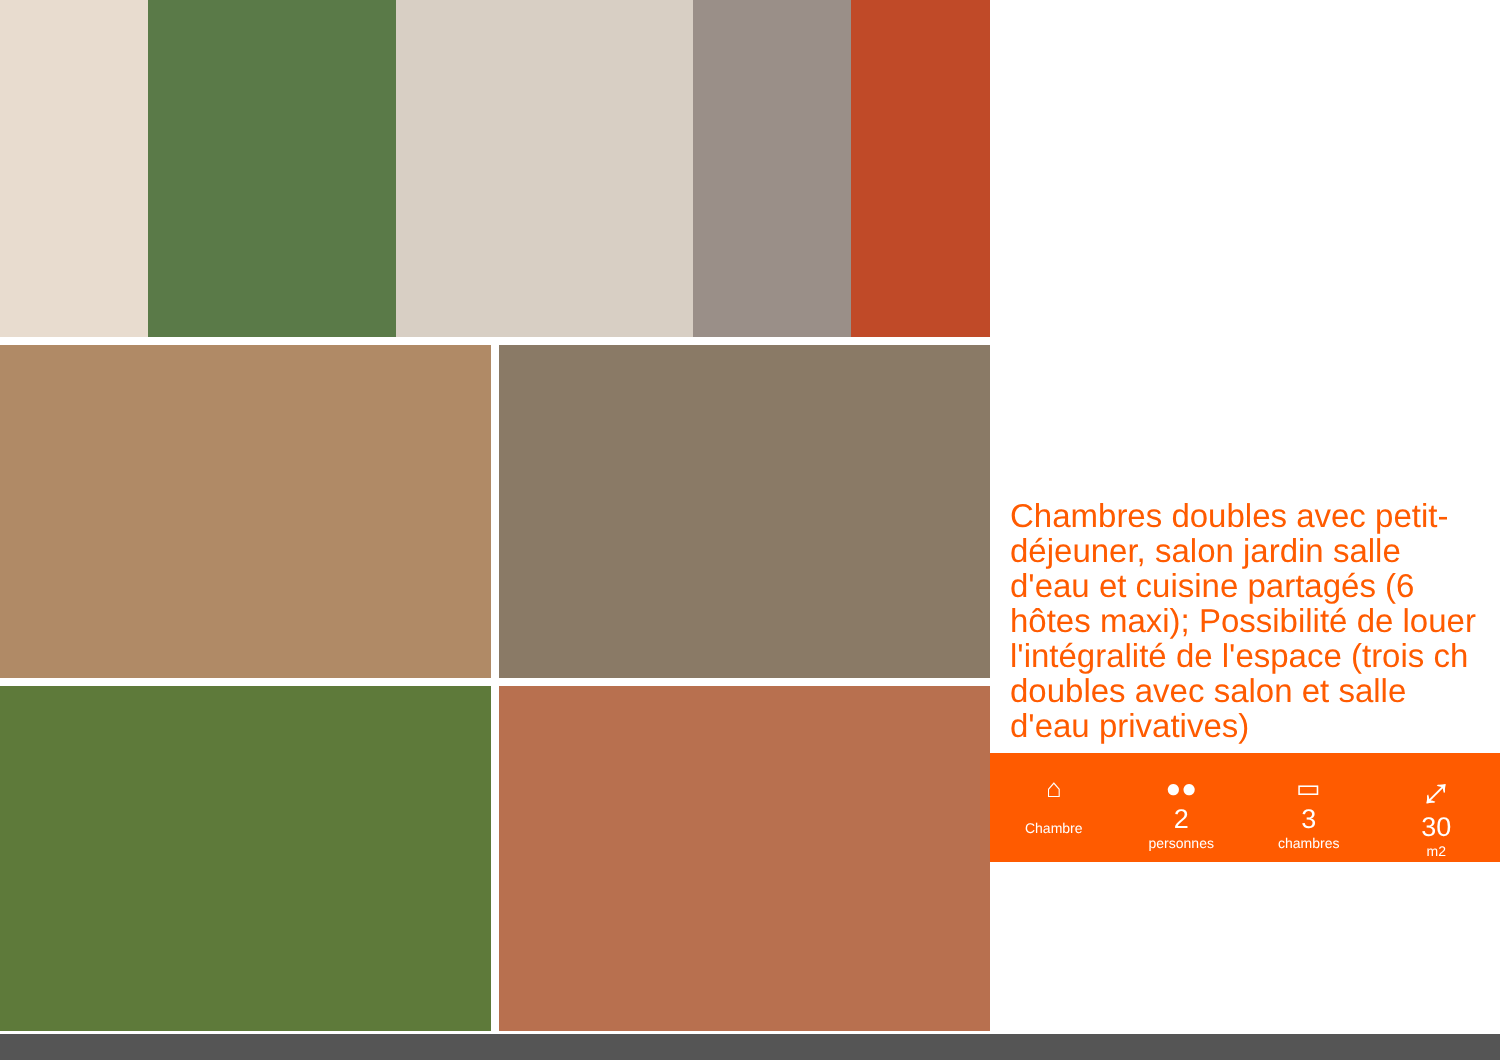Chambres doubles avec petit-déjeuner, salon jardin salle d'eau et cuisine partagés (6 hôtes maxi); Possibilité de louer l'intégralité de l'espace (trois ch doubles avec salon et salle d'eau privatives)
⌂
Chambre
●●
2
personnes
▭
3
chambres
⤢
30
m2